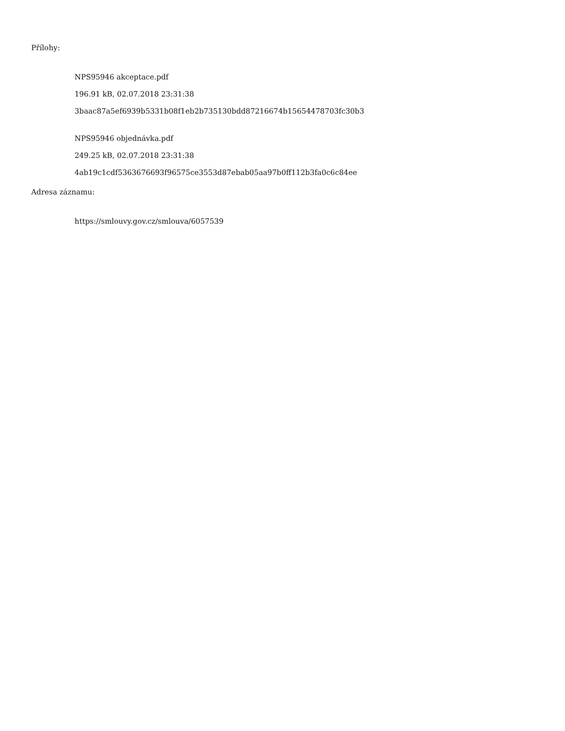Přílohy:
NPS95946 akceptace.pdf
196.91 kB, 02.07.2018 23:31:38
3baac87a5ef6939b5331b08f1eb2b735130bdd87216674b15654478703fc30b3
NPS95946 objednávka.pdf
249.25 kB, 02.07.2018 23:31:38
4ab19c1cdf5363676693f96575ce3553d87ebab05aa97b0ff112b3fa0c6c84ee
Adresa záznamu:
https://smlouvy.gov.cz/smlouva/6057539